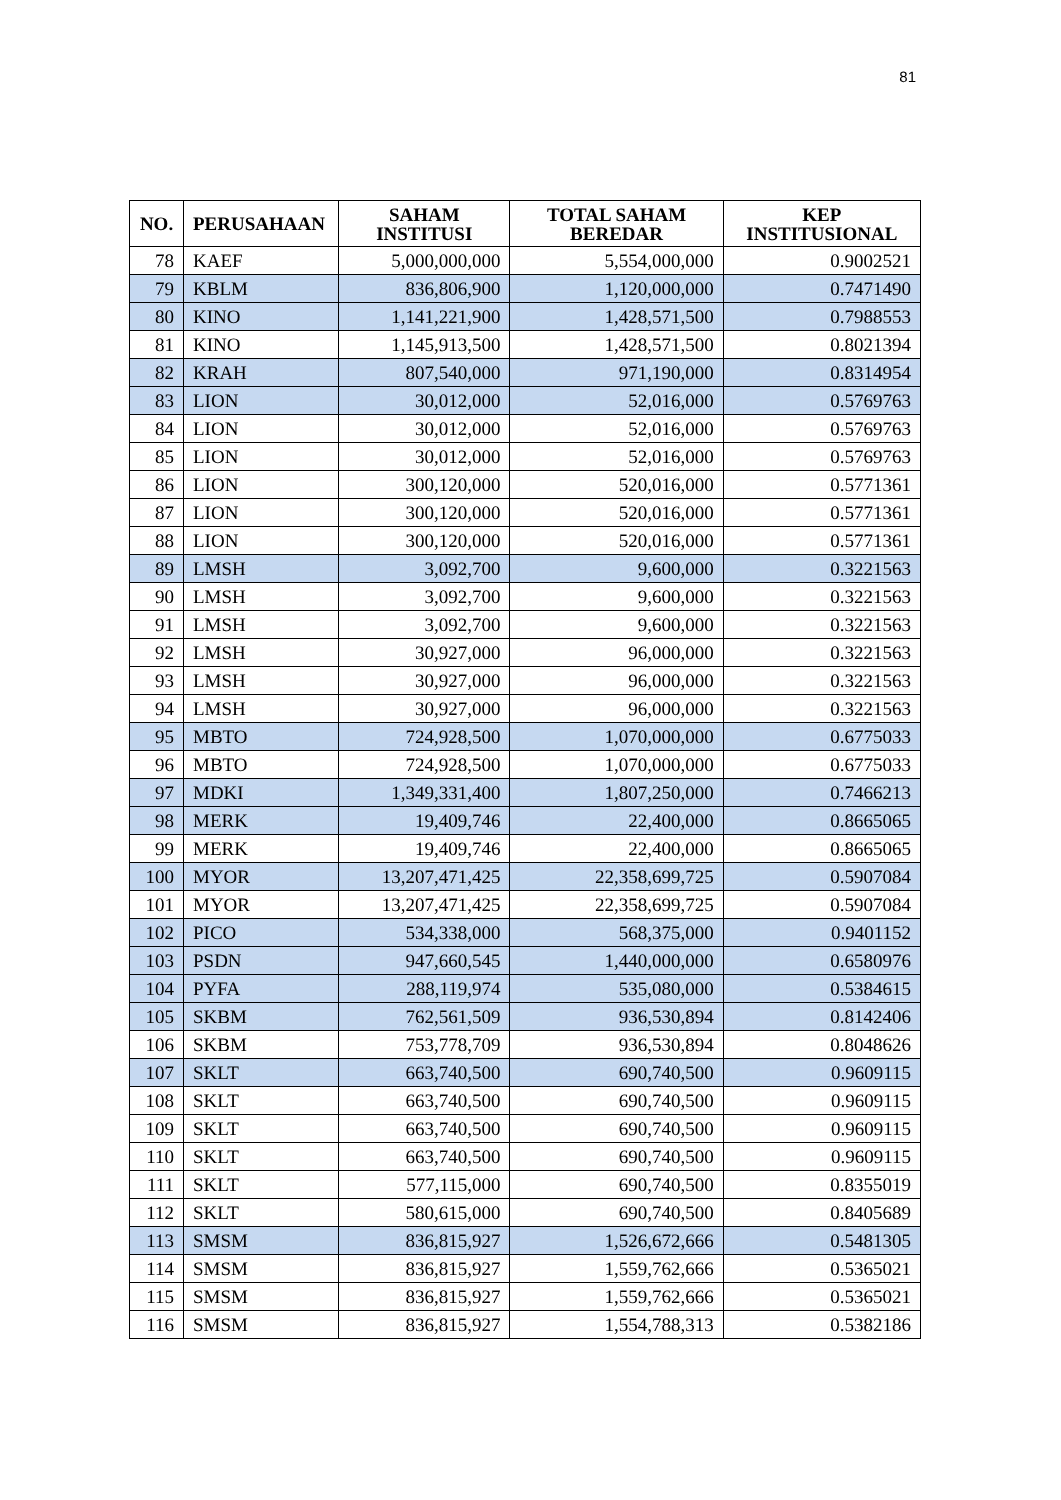81
| NO. | PERUSAHAAN | SAHAM INSTITUSI | TOTAL SAHAM BEREDAR | KEP INSTITUSIONAL |
| --- | --- | --- | --- | --- |
| 78 | KAEF | 5,000,000,000 | 5,554,000,000 | 0.9002521 |
| 79 | KBLM | 836,806,900 | 1,120,000,000 | 0.7471490 |
| 80 | KINO | 1,141,221,900 | 1,428,571,500 | 0.7988553 |
| 81 | KINO | 1,145,913,500 | 1,428,571,500 | 0.8021394 |
| 82 | KRAH | 807,540,000 | 971,190,000 | 0.8314954 |
| 83 | LION | 30,012,000 | 52,016,000 | 0.5769763 |
| 84 | LION | 30,012,000 | 52,016,000 | 0.5769763 |
| 85 | LION | 30,012,000 | 52,016,000 | 0.5769763 |
| 86 | LION | 300,120,000 | 520,016,000 | 0.5771361 |
| 87 | LION | 300,120,000 | 520,016,000 | 0.5771361 |
| 88 | LION | 300,120,000 | 520,016,000 | 0.5771361 |
| 89 | LMSH | 3,092,700 | 9,600,000 | 0.3221563 |
| 90 | LMSH | 3,092,700 | 9,600,000 | 0.3221563 |
| 91 | LMSH | 3,092,700 | 9,600,000 | 0.3221563 |
| 92 | LMSH | 30,927,000 | 96,000,000 | 0.3221563 |
| 93 | LMSH | 30,927,000 | 96,000,000 | 0.3221563 |
| 94 | LMSH | 30,927,000 | 96,000,000 | 0.3221563 |
| 95 | MBTO | 724,928,500 | 1,070,000,000 | 0.6775033 |
| 96 | MBTO | 724,928,500 | 1,070,000,000 | 0.6775033 |
| 97 | MDKI | 1,349,331,400 | 1,807,250,000 | 0.7466213 |
| 98 | MERK | 19,409,746 | 22,400,000 | 0.8665065 |
| 99 | MERK | 19,409,746 | 22,400,000 | 0.8665065 |
| 100 | MYOR | 13,207,471,425 | 22,358,699,725 | 0.5907084 |
| 101 | MYOR | 13,207,471,425 | 22,358,699,725 | 0.5907084 |
| 102 | PICO | 534,338,000 | 568,375,000 | 0.9401152 |
| 103 | PSDN | 947,660,545 | 1,440,000,000 | 0.6580976 |
| 104 | PYFA | 288,119,974 | 535,080,000 | 0.5384615 |
| 105 | SKBM | 762,561,509 | 936,530,894 | 0.8142406 |
| 106 | SKBM | 753,778,709 | 936,530,894 | 0.8048626 |
| 107 | SKLT | 663,740,500 | 690,740,500 | 0.9609115 |
| 108 | SKLT | 663,740,500 | 690,740,500 | 0.9609115 |
| 109 | SKLT | 663,740,500 | 690,740,500 | 0.9609115 |
| 110 | SKLT | 663,740,500 | 690,740,500 | 0.9609115 |
| 111 | SKLT | 577,115,000 | 690,740,500 | 0.8355019 |
| 112 | SKLT | 580,615,000 | 690,740,500 | 0.8405689 |
| 113 | SMSM | 836,815,927 | 1,526,672,666 | 0.5481305 |
| 114 | SMSM | 836,815,927 | 1,559,762,666 | 0.5365021 |
| 115 | SMSM | 836,815,927 | 1,559,762,666 | 0.5365021 |
| 116 | SMSM | 836,815,927 | 1,554,788,313 | 0.5382186 |